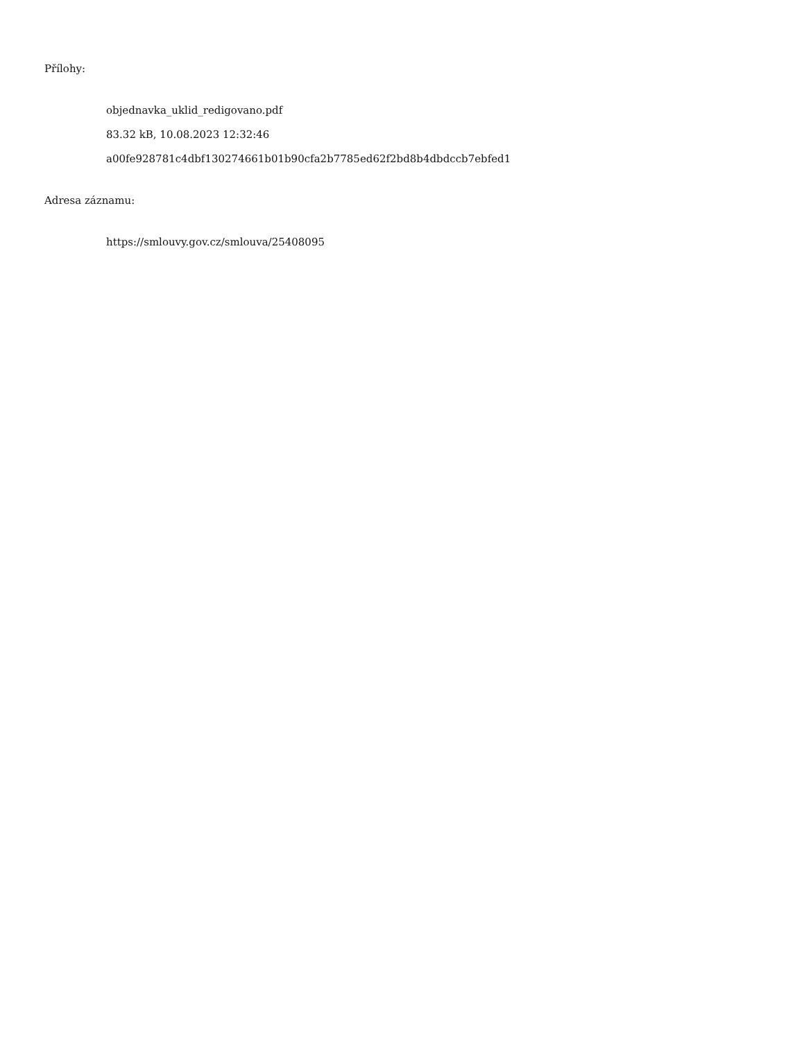Přílohy:
objednavka_uklid_redigovano.pdf
83.32 kB, 10.08.2023 12:32:46
a00fe928781c4dbf130274661b01b90cfa2b7785ed62f2bd8b4dbdccb7ebfed1
Adresa záznamu:
https://smlouvy.gov.cz/smlouva/25408095